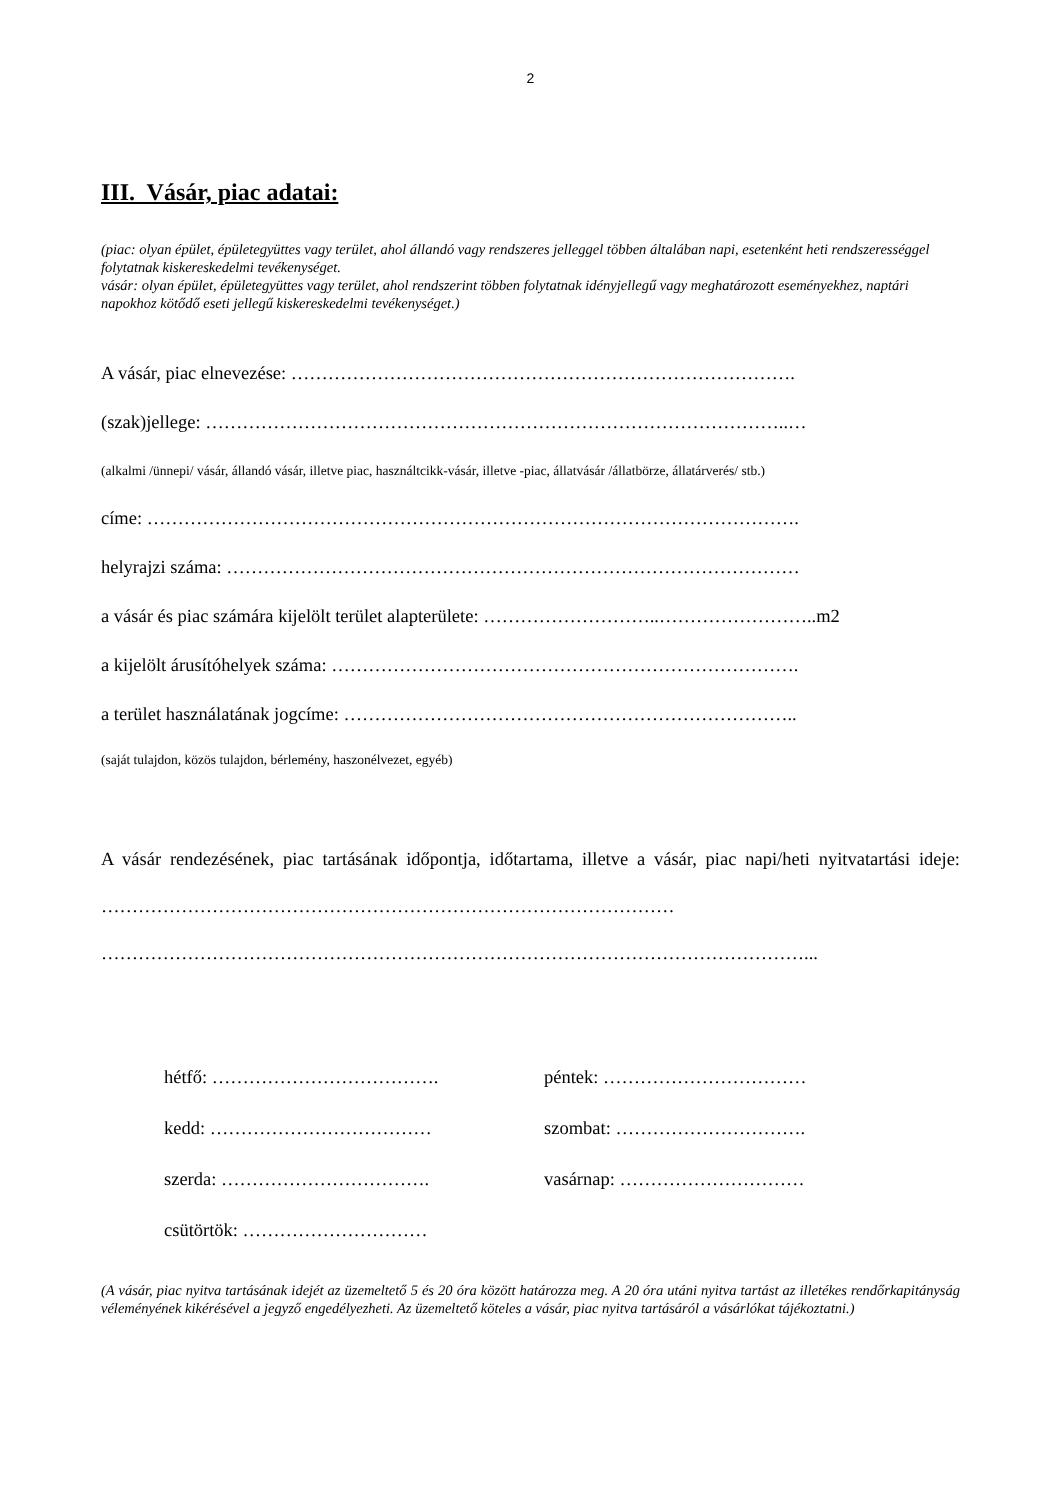2
III. Vásár, piac adatai:
(piac: olyan épület, épületegyüttes vagy terület, ahol állandó vagy rendszeres jelleggel többen általában napi, esetenként heti rendszerességgel folytatnak kiskereskedelmi tevékenységet.
vásár: olyan épület, épületegyüttes vagy terület, ahol rendszerint többen folytatnak idényjellegű vagy meghatározott eseményekhez, naptári napokhoz kötődő eseti jellegű kiskereskedelmi tevékenységet.)
A vásár, piac elnevezése: ……………………………………………………………………….
(szak)jellege: …………………………………………………………………………………..…
(alkalmi /ünnepi/ vásár, állandó vásár, illetve piac, használtcikk-vásár, illetve -piac, állatvásár /állatbörze, állatárverés/ stb.)
címe: …………………………………………………………………………………………….
helyrajzi száma: …………………………………………………………………………………
a vásár és piac számára kijelölt terület alapterülete: ………………………..……………………..m2
a kijelölt árusítóhelyek száma: ………………………………………………………………….
a terület használatának jogcíme: ………………………………………………………………..
(saját tulajdon, közös tulajdon, bérlemény, haszonélvezet, egyéb)
A vásár rendezésének, piac tartásának időpontja, időtartama, illetve a vásár, piac napi/heti nyitvatartási ideje: …………………………………………………………………………………
……………………………………………………………………………………………………...
hétfő: ……………………………….
péntek: ……………………………
kedd: ………………………………
szombat: ………………………….
szerda: …………………………….
vasárnap: …………………………
csütörtök: …………………………
(A vásár, piac nyitva tartásának idejét az üzemeltető 5 és 20 óra között határozza meg. A 20 óra utáni nyitva tartást az illetékes rendőrkapitányság véleményének kikérésével a jegyző engedélyezheti. Az üzemeltető köteles a vásár, piac nyitva tartásáról a vásárlókat tájékoztatni.)